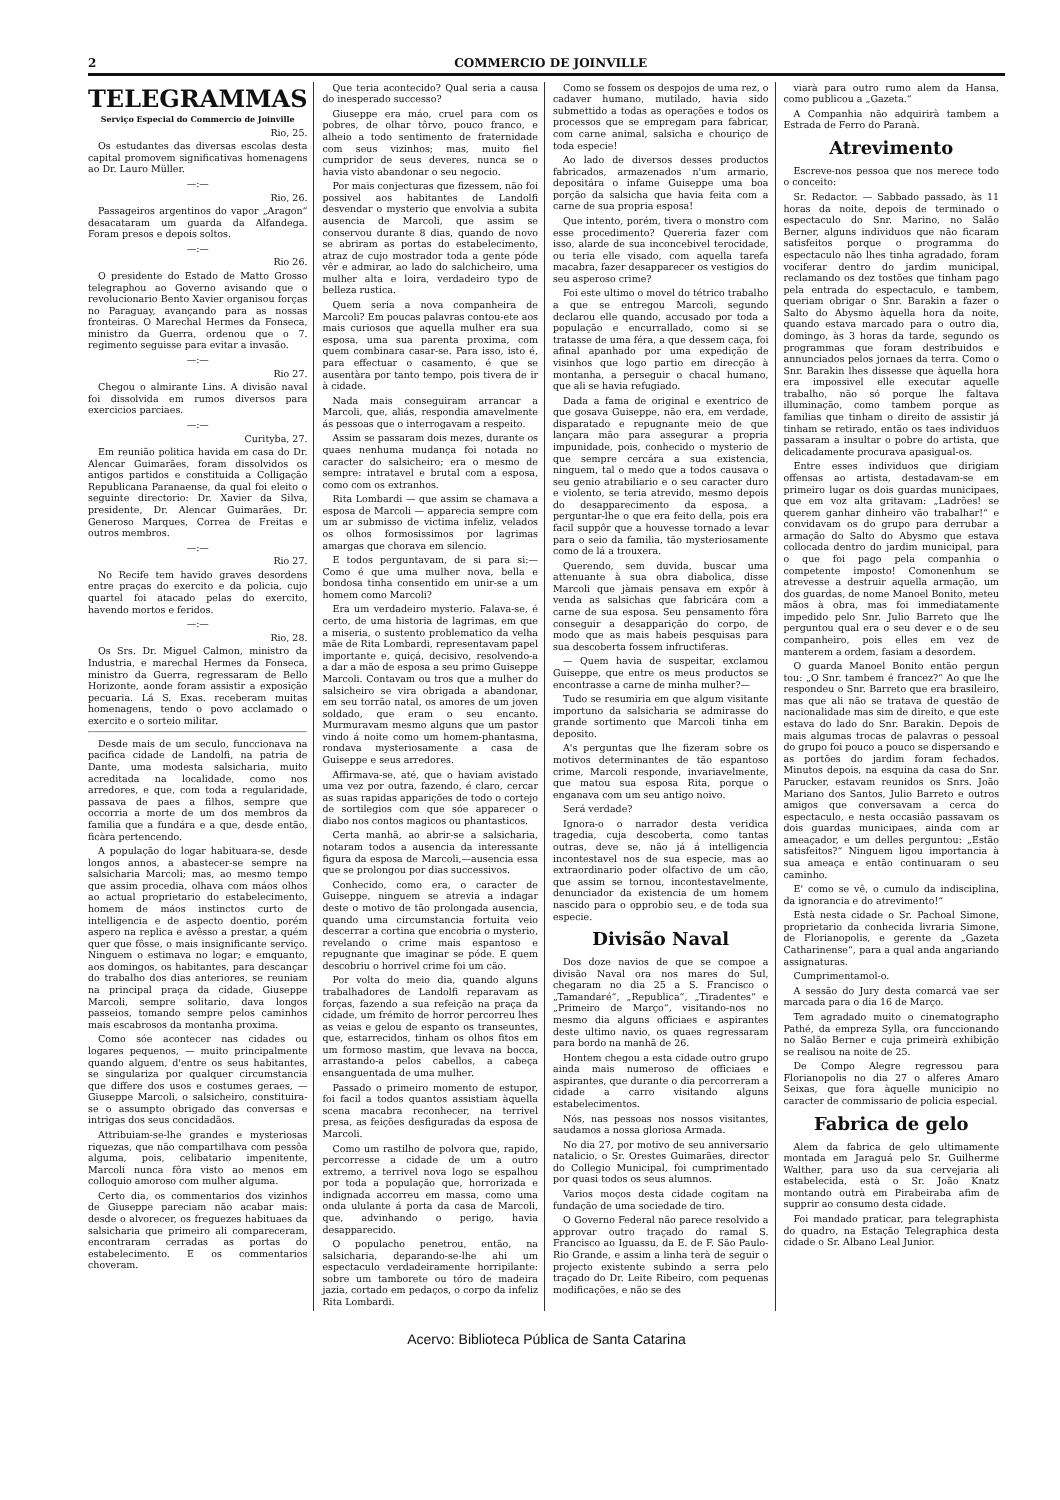2 COMMERCIO DE JOINVILLE
TELEGRAMMAS
Serviço Especial do Commercio de Joinville
Rio, 25.
Os estudantes das diversas escolas desta capital promovem significativas homenagens ao Dr. Lauro Müller.
—:—
Rio, 26.
Passageiros argentinos do vapor „Aragon“ desacataram um guarda da Alfandega. Foram presos e depois soltos.
—:—
Rio 26.
O presidente do Estado de Matto Grosso telegraphou ao Governo avisando que o revolucionario Bento Xavier organisou forças no Paraguay, avançando para as nossas fronteiras. O Marechal Hermes da Fonseca, ministro da Guerra, ordenou que o 7. regimento seguisse para evitar a invasão.
—:—
Rio 27.
Chegou o almirante Lins. A divisão naval foi dissolvida em rumos diversos para exercicios parciaes.
—:—
Curityba, 27.
Em reunião politica havida em casa do Dr. Alencar Guimarães, foram dissolvidos os antigos partidos e constituida a Colligação Republicana Paranaense, da qual foi eleito o seguinte directorio: Dr. Xavier da Silva, presidente, Dr. Alencar Guimarães, Dr. Generoso Marques, Correa de Freitas e outros membros.
—:—
Rio 27.
No Recife tem havido graves desordens entre praças do exercito e da policia, cujo quartel foi atacado pelas do exercito, havendo mortos e feridos.
—:—
Rio, 28.
Os Srs. Dr. Miguel Calmon, ministro da Industria, e marechal Hermes da Fonseca, ministro da Guerra, regressaram de Bello Horizonte, aonde foram assistir a exposição pecuaria. Lá S. Exas. receberam muitas homenagens, tendo o povo acclamado o exercito e o sorteio militar.
Desde mais de um seculo, funccionava na pacifica cidade de Landolfi, na patria de Dante, uma modesta salsicharia, muito acreditada na localidade, como nos arredores, e que, com toda a regularidade, passava de paes a filhos, sempre que occorria a morte de um dos membros da familia que a fundára e a que, desde então, ficàra pertencendo.
A população do logar habituara-se, desde longos annos, a abastecer-se sempre na salsicharia Marcoli; mas, ao mesmo tempo que assim procedia, olhava com máos olhos ao actual proprietario do estabelecimento, homem de máos instinctos curto de intelligencia e de aspecto doentio, porém aspero na replica e avêsso a prestar, a quém quer que fôsse, o mais insignificante serviço. Ninguem o estimava no logar; e emquanto, aos domingos, os habitantes, para descançar do trabalho dos dias anteriores, se reuniam na principal praça da cidade, Giuseppe Marcoli, sempre solitario, dava longos passeios, tomando sempre pelos caminhos mais escabrosos da montanha proxima.
Como sóe acontecer nas cidades ou logares pequenos, — muito principalmente quando alguem, d'entre os seus habitantes, se singulariza por qualquer circumstancia que differe dos usos e costumes geraes, — Giuseppe Marcoli, o salsicheiro, constituira-se o assumpto obrigado das conversas e intrigas dos seus concidadãos.
Attribuiam-se-lhe grandes e mysteriosas riquezas, que não compartilhava com pessôa alguma, pois, celibatario impenitente, Marcoli nunca fôra visto ao menos em colloquio amoroso com mulher alguma.
Certo dia, os commentarios dos vizinhos de Giuseppe pareciam não acabar mais: desde o alvorecer, os freguezes habituaes da salsicharia que primeiro ali compareceram, encontraram cerradas as portas do estabelecimento. E os commentarios choveram.
Que teria acontecido? Qual seria a causa do inesperado successo?
Giuseppe era máo, cruel para com os pobres, de olhar tôrvo, pouco franco, e alheio a todo sentimento de fraternidade com seus vizinhos; mas, muito fiel cumpridor de seus deveres, nunca se o havia visto abandonar o seu negocio.
Por mais conjecturas que fizessem, não foi possivel aos habitantes de Landolfi desvendar o mysterio que envolvia a subita ausencia de Marcoli, que assim se conservou durante 8 dias, quando de novo se abriram as portas do estabelecimento, atraz de cujo mostrador toda a gente póde vêr e admirar, ao lado do salchicheiro, uma mulher alta e loira, verdadeiro typo de belleza rustica.
Quem seria a nova companheira de Marcoli? Em poucas palavras contou-ete aos mais curiosos que aquella mulher era sua esposa, uma sua parenta proxima, com quem combinara casar-se. Para isso, isto é, para effectuar o casamento, é que se ausentàra por tanto tempo, pois tivera de ir à cidade.
Nada mais conseguiram arrancar a Marcoli, que, aliás, respondia amavelmente ás pessoas que o interrogavam a respeito.
Assim se passaram dois mezes, durante os quaes nenhuma mudança foi notada no caracter do salsicheiro; era o mesmo de sempre: intratavel e brutal com a esposa, como com os extranhos.
Rita Lombardi — que assim se chamava a esposa de Marcoli — apparecia sempre com um ar submisso de victima infeliz, velados os olhos formosissimos por lagrimas amargas que chorava em silencio.
E todos perguntavam, de si para si:— Como é que uma mulher nova, bella e bondosa tinha consentido em unir-se a um homem como Marcoli?
Era um verdadeiro mysterio. Falava-se, é certo, de uma historia de lagrimas, em que a miseria, o sustento problematico da velha mãe de Rita Lombardi, representavam papel importante e, quiçá, decisivo, resolvendo-a a dar a mão de esposa a seu primo Guiseppe Marcoli. Contavam ou tros que a mulher do salsicheiro se vira obrigada a abandonar, em seu torrão natal, os amores de um joven soldado, que eram o seu encanto. Murmuravam mesmo alguns que um pastor vindo á noite como um homem-phantasma, rondava mysteriosamente a casa de Guiseppe e seus arredores.
Affirmava-se, até, que o haviam avistado uma vez por outra, fazendo, é claro, cercar as suas rapidas apparições de todo o cortejo de sortilegios com que sóe apparecer o diabo nos contos magicos ou phantasticos.
Certa manhã, ao abrir-se a salsicharia, notaram todos a ausencia da interessante figura da esposa de Marcoli,—ausencia essa que se prolongou por dias successivos.
Conhecido, como era, o caracter de Guiseppe, ninguem se atrevia a indagar deste o motivo de tão prolongada ausencia, quando uma circumstancia fortuita veio descerrar a cortina que encobria o mysterio, revelando o crime mais espantoso e repugnante que imaginar se póde. E quem descobriu o horrivel crime foi um cão.
Por volta do meio dia, quando alguns trabalhadores de Landolfi reparavam as forças, fazendo a sua refeição na praça da cidade, um frémito de horror percorreu lhes as veias e gelou de espanto os transeuntes, que, estarrecidos, tinham os olhos fitos em um formoso mastim, que levava na bocca, arrastando-a pelos cabellos, a cabeça ensanguentada de uma mulher.
Passado o primeiro momento de estupor, foi facil a todos quantos assistiam àquella scena macabra reconhecer, na terrivel presa, as feições desfiguradas da esposa de Marcoli.
Como um rastilho de polvora que, rapido, percorresse a cidade de um a outro extremo, a terrivel nova logo se espalhou por toda a população que, horrorizada e indignada accorreu em massa, como uma onda ululante á porta da casa de Marcoli, que, advinhando o perigo, havia desapparecido.
O populacho penetrou, então, na salsicharia, deparando-se-lhe ahi um espectaculo verdadeiramente horripilante: sobre um tamborete ou tóro de madeira jazia, cortado em pedaços, o corpo da infeliz Rita Lombardi.
Como se fossem os despojos de uma rez, o cadaver humano, mutilado, havia sido submettido a todas as operações e todos os processos que se empregam para fabricar, com carne animal, salsicha e chouriço de toda especie!
Ao lado de diversos desses productos fabricados, armazenados n'um armario, depositára o infame Guiseppe uma boa porção da salsicha que havia feita com a carne de sua propria esposa!
Que intento, porém, tivera o monstro com esse procedimento? Quereria fazer com isso, alarde de sua inconcebivel terocidade, ou teria elle visado, com aquella tarefa macabra, fazer desapparecer os vestigios do seu asperoso crime?
Foi este ultimo o movel do tétrico trabalho a que se entregou Marcoli, segundo declarou elle quando, accusado por toda a população e encurrallado, como si se tratasse de uma féra, a que dessem caça, foi afinal apanhado por uma expedição de visinhos que logo partio em direcção à montanha, a perseguir o chacal humano, que ali se havia refugiado.
Dada a fama de original e exentrico de que gosava Guiseppe, não era, em verdade, disparatado e repugnante meio de que lançara mão para assegurar a propria impunidade, pois, conhecido o mysterio de que sempre cercára a sua existencia, ninguem, tal o medo que a todos causava o seu genio atrabiliario e o seu caracter duro e violento, se teria atrevido, mesmo depois do desapparecimento da esposa, a perguntar-lhe o que era feito della, pois era facil suppôr que a houvesse tornado a levar para o seio da familia, tão mysteriosamente como de lá a trouxera.
Querendo, sem duvida, buscar uma attenuante à sua obra diabolica, disse Marcoli que jàmais pensava em expôr à venda as salsichas que fabricára com a carne de sua esposa. Seu pensamento fôra conseguir a desapparição do corpo, de modo que as mais habeis pesquisas para sua descoberta fossem infructiferas.
— Quem havia de suspeitar, exclamou Guiseppe, que entre os meus productos se encontrasse a carne de minha mulher?—
Tudo se resumiria em que algum visitante importuno da salsicharia se admirasse do grande sortimento que Marcoli tinha em deposito.
A's perguntas que lhe fizeram sobre os motivos determinantes de tão espantoso crime, Marcoli responde, invariavelmente, que matou sua esposa Rita, porque o enganava com um seu antigo noivo.
Será verdade?
Ignora-o o narrador desta veridica tragedia, cuja descoberta, como tantas outras, deve se, não já á intelligencia incontestavel nos de sua especie, mas ao extraordinario poder olfactivo de um cão, que assim se tornou, incontestavelmente, denunciador da existencia de um homem nascido para o opprobio seu, e de toda sua especie.
Divisão Naval
Dos doze navios de que se compoe a divisão Naval ora nos mares do Sul, chegaram no dia 25 a S. Francisco o „Tamandaré“, „Republica“, „Tiradentes“ e „Primeiro de Março“, visitando-nos no mesmo dia alguns officiaes e aspirantes deste ultimo navio, os quaes regressaram para bordo na manhã de 26.
Hontem chegou a esta cidade outro grupo ainda mais numeroso de officiaes e aspirantes, que durante o dia percorreram a cidade a carro visitando alguns estabelecimentos.
Nós, nas pessoas nos nossos visitantes, saudamos a nossa gloriosa Armada.
No dia 27, por motivo de seu anniversario natalicio, o Sr. Orestes Guimarães, director do Collegio Municipal, foi cumprimentado por quasi todos os seus alumnos.
Varios moços desta cidade cogitam na fundação de uma sociedade de tiro.
O Governo Federal não parece resolvido a approvar outro traçado do ramal S. Francisco ao Iguassu, da E. de F. São Paulo-Rio Grande, e assim a linha terà de seguir o projecto existente subindo a serra pelo traçado do Dr. Leite Ribeiro, com pequenas modificações, e não se des
viarà para outro rumo alem da Hansa, como publicou a „Gazeta.“
A Companhia não adquirirà tambem a Estrada de Ferro do Paranà.
Atrevimento
Escreve-nos pessoa que nos merece todo o conceito:
Sr. Redactor. — Sabbado passado, às 11 horas da noite, depois de terminado o espectaculo do Snr. Marino, no Salão Berner, alguns individuos que não ficaram satisfeitos porque o programma do espectaculo não lhes tinha agradado, foram vociferar dentro do jardim municipal, reclamando os dez tostões que tinham pago pela entrada do espectaculo, e tambem, queriam obrigar o Snr. Barakin a fazer o Salto do Abysmo àquella hora da noite, quando estava marcado para o outro dia, domingo, às 3 horas da tarde, segundo os programmas que foram destribuidos e annunciados pelos jornaes da terra. Como o Snr. Barakin lhes dissesse que àquella hora era impossivel elle executar aquelle trabalho, não só porque lhe faltava illuminação, como tambem porque as familias que tinham o direito de assistir já tinham se retirado, então os taes individuos passaram a insultar o pobre do artista, que delicadamente procurava apasigual-os.
Entre esses individuos que dirigiam offensas ao artista, destadavam-se em primeiro lugar os dois guardas municipaes, que em voz alta gritavam: „Ladrões! se querem ganhar dinheiro vão trabalhar!“ e convidavam os do grupo para derrubar a armação do Salto do Abysmo que estava collocada dentro do jardim municipal, para o que foi pago pela companhia o competente imposto! Comonenhum se atrevesse a destruir aquella armação, um dos guardas, de nome Manoel Bonito, meteu mãos à obra, mas foi immediatamente impedido pelo Snr. Julio Barreto que lhe perguntou qual era o seu dever e o de seu companheiro, pois elles em vez de manterem a ordem, fasiam a desordem.
O guarda Manoel Bonito então pergun tou: „O Snr. tambem é francez?“ Ao que lhe respondeu o Snr. Barreto que era brasileiro, mas que ali não se tratava de questão de nacionalidade mas sim de direito, e que este estava do lado do Snr. Barakin. Depois de mais algumas trocas de palavras o pessoal do grupo foi pouco a pouco se dispersando e as portões do jardim foram fechados. Minutos depois, na esquina da casa do Snr. Parucker, estavam reunidos os Snrs. João Mariano dos Santos, Julio Barreto e outros amigos que conversavam a cerca do espectaculo, e nesta occasião passavam os dois guardas municipaes, ainda com ar ameaçador, e um delles perguntou: „Estão satisfeitos?“ Ninguem ligou importancia à sua ameaça e então continuaram o seu caminho.
E' como se vê, o cumulo da indisciplina, da ignorancia e do atrevimento!“
Està nesta cidade o Sr. Pachoal Simone, proprietario da conhecida livraria Simone, de Florianopolis, e gerente da „Gazeta Catharinense“, para a qual anda angariando assignaturas.
Cumprimentamol-o.
A sessão do Jury desta comarcá vae ser marcada para o dia 16 de Março.
Tem agradado muito o cinematographo Pathé, da empreza Sylla, ora funccionando no Salão Berner e cuja primeirà exhibição se realisou na noite de 25.
De Compo Alegre regressou para Florianopolis no dia 27 o alferes Amaro Seixas, que fora àquelle municipio no caracter de commissario de policia especial.
Fabrica de gelo
Alem da fabrica de gelo ultimamente montada em Jaraguá pelo Sr. Guilherme Walther, para uso da sua cervejaria ali estabelecida, està o Sr. João Knatz montando outrà em Pirabeiraba afim de supprir ao consumo desta cidade.
Foi mandado praticar, para telegraphista do quadro, na Estação Telegraphica desta cidade o Sr. Albano Leal Junior.
Acervo: Biblioteca Pública de Santa Catarina